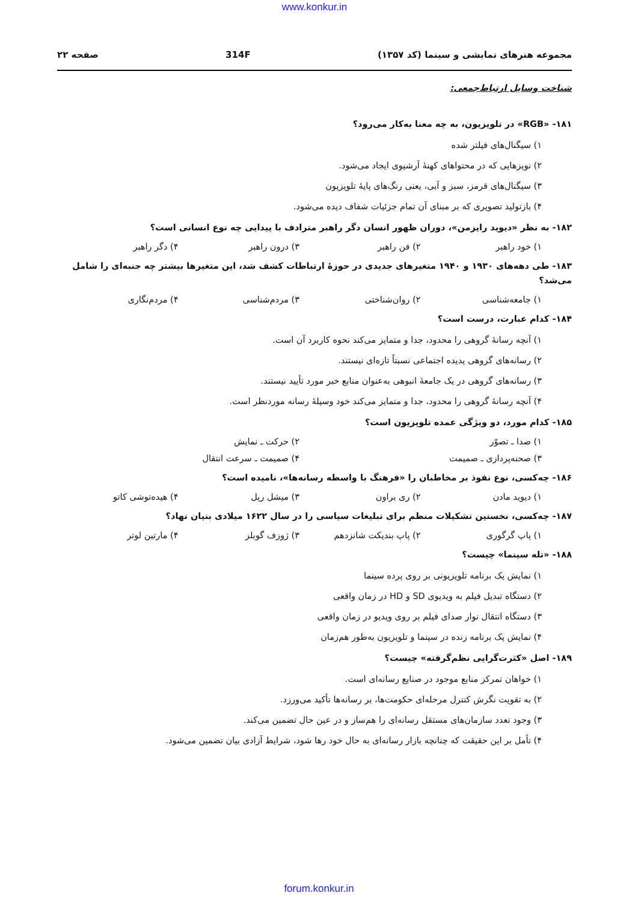www.konkur.in
مجموعه هنرهای نمایشی و سینما (کد ۱۳۵۷) 314F صفحه ۲۲
شناخت وسایل ارتباط‌جمعی:
۱۸۱- «RGB» در تلویزیون، به چه معنا به‌کار می‌رود؟
۱) سیگنال‌های فیلتر شده
۲) نویزهایی که در محتواهای کهنهٔ آرشیوی ایجاد می‌شود.
۳) سیگنال‌های قرمز، سبز و آبی، یعنی رنگ‌های پایهٔ تلویزیون
۴) بازتولید تصویری که بر مبنای آن تمام جزئیات شفاف دیده می‌شود.
۱۸۲- به نظر «دیوید رایزمن»، دوران ظهور انسان دگر راهبر مترادف با پیدایی چه نوع انسانی است؟
۱) خود راهبر ۲) فن راهبر ۳) درون راهبر ۴) دگر راهبر
۱۸۳- طی دهه‌های ۱۹۳۰ و ۱۹۴۰ متغیرهای جدیدی در حوزهٔ ارتباطات کشف شد، این متغیرها بیشتر چه جنبه‌ای را شامل می‌شد؟
۱) جامعه‌شناسی ۲) روان‌شناختی ۳) مردم‌شناسی ۴) مردم‌نگاری
۱۸۴- کدام عبارت، درست است؟
۱) آنچه رسانهٔ گروهی را محدود، جدا و متمایز می‌کند نحوه کاربرد آن است.
۲) رسانه‌های گروهی پدیده اجتماعی نسبتاً تازه‌ای نیستند.
۳) رسانه‌های گروهی در یک جامعهٔ انبوهی به‌عنوان منابع خبر مورد تأیید نیستند.
۴) آنچه رسانهٔ گروهی را محدود، جدا و متمایز می‌کند خود وسیلهٔ رسانه موردنظر است.
۱۸۵- کدام مورد، دو ویژگی عمده تلویزیون است؟
۱) صدا ـ تصوّر ۲) حرکت ـ نمایش
۳) صحنه‌پردازی ـ صمیمت ۴) صمیمت ـ سرعت انتقال
۱۸۶- چه‌کسی، نوع نفوذ بر مخاطبان را «فرهنگ با واسطه رسانه‌ها»، نامیده است؟
۱) دیوید مادن ۲) ری براون ۳) میشل ریل ۴) هیده‌توشی کاتو
۱۸۷- چه‌کسی، نخستین تشکیلات منظم برای تبلیغات سیاسی را در سال ۱۶۲۲ میلادی بنیان نهاد؟
۱) پاپ گرگوری ۲) پاپ بندیکت شانزدهم ۳) ژوزف گوبلز ۴) مارتین لوتر
۱۸۸- «تله سینما» چیست؟
۱) نمایش یک برنامه تلویزیونی بر روی پرده سینما
۲) دستگاه تبدیل فیلم به ویدیوی SD و HD در زمان واقعی
۳) دستگاه انتقال نوار صدای فیلم بر روی ویدیو در زمان واقعی
۴) نمایش یک برنامه زنده در سینما و تلویزیون به‌طور هم‌زمان
۱۸۹- اصل «کثرت‌گرایی نظم‌گرفته» چیست؟
۱) خواهان تمرکز منابع موجود در صنایع رسانه‌ای است.
۲) به تقویت نگرش کنترل مرحله‌ای حکومت‌ها، بر رسانه‌ها تأکید می‌ورزد.
۳) وجود تعدد سازمان‌های مستقل رسانه‌ای را هم‌ساز و در عین حال تضمین می‌کند.
۴) تأمل بر این حقیقت که چنانچه بازار رسانه‌ای به حال خود رها شود، شرایط آزادی بیان تضمین می‌شود.
forum.konkur.in